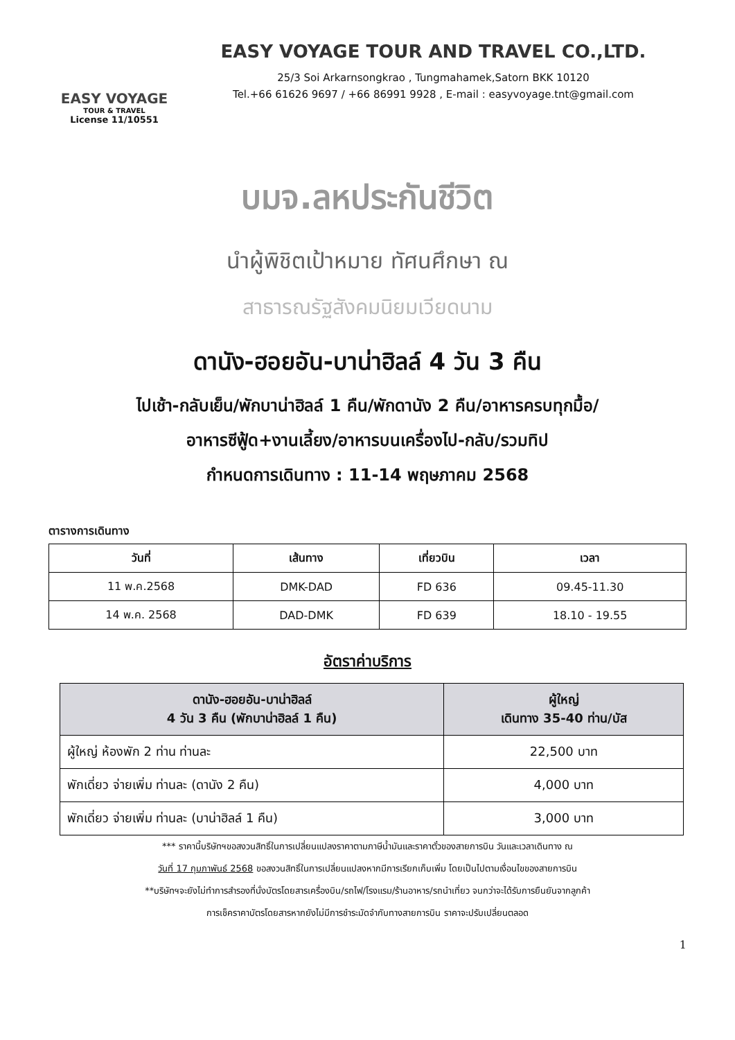EASY VOYAGE
TOUR & TRAVEL
License 11/10551
EASY VOYAGE TOUR AND TRAVEL CO.,LTD.
25/3 Soi Arkarnsongkrao , Tungmahamek,Satorn BKK 10120
Tel.+66 61626 9697 / +66 86991 9928 , E-mail : easyvoyage.tnt@gmail.com
บมจ.ลหประกันชีวิต
นำผู้พิชิตเป้าหมาย ทัศนศึกษา ณ
สาธารณรัฐสังคมนิยมเวียดนาม
ดานัง-ฮอยอัน-บาน่าฮิลล์ 4 วัน 3 คืน
ไปเช้า-กลับเย็น/พักบาน่าฮิลล์ 1 คืน/พักดานัง 2 คืน/อาหารครบทุกมื้อ/
อาหารซีฟู้ด+งานเลี้ยง/อาหารบนเครื่องไป-กลับ/รวมทิป
กำหนดการเดินทาง : 11-14 พฤษภาคม 2568
ตารางการเดินทาง
| วันที่ | เส้นทาง | เที่ยวบิน | เวลา |
| --- | --- | --- | --- |
| 11 พ.ค.2568 | DMK-DAD | FD 636 | 09.45-11.30 |
| 14 พ.ค. 2568 | DAD-DMK | FD 639 | 18.10 - 19.55 |
อัตราค่าบริการ
| ดานัง-ฮอยอัน-บาน่าฮิลล์ 4 วัน 3 คืน (พักบาน่าฮิลล์ 1 คืน) | ผู้ใหญ่ เดินทาง 35-40 ท่าน/บัส |
| --- | --- |
| ผู้ใหญ่ ห้องพัก 2 ท่าน ท่านละ | 22,500 บาท |
| พักเดี่ยว จ่ายเพิ่ม ท่านละ (ดานัง 2 คืน) | 4,000 บาท |
| พักเดี่ยว จ่ายเพิ่ม ท่านละ (บาน่าฮิลล์ 1 คืน) | 3,000 บาท |
*** ราคานี้บริษัทฯขอสงวนสิทธิ์ในการเปลี่ยนแปลงราคาตามภาษีน้ำมันและราคาตั๋วของสายการบิน วันและเวลาเดินทาง ณ
วันที่ 17 กุมภาพันธ์ 2568 ขอสงวนสิทธิ์ในการเปลี่ยนแปลงหากมีการเรียกเก็บเพิ่ม โดยเป็นไปตามเงื่อนไขของสายการบิน
**บริษัทฯจะยังไม่ทำการสำรองที่นั่งบัตรโดยสารเครื่องบิน/รถไฟ/โรงแรม/ร้านอาหาร/รถนำเที่ยว จนกว่าจะได้รับการยืนยันจากลูกค้า
การเช็คราคาบัตรโดยสารหากยังไม่มีการชำระมัดจำกับทางสายการบิน ราคาจะปรับเปลี่ยนตลอด
1